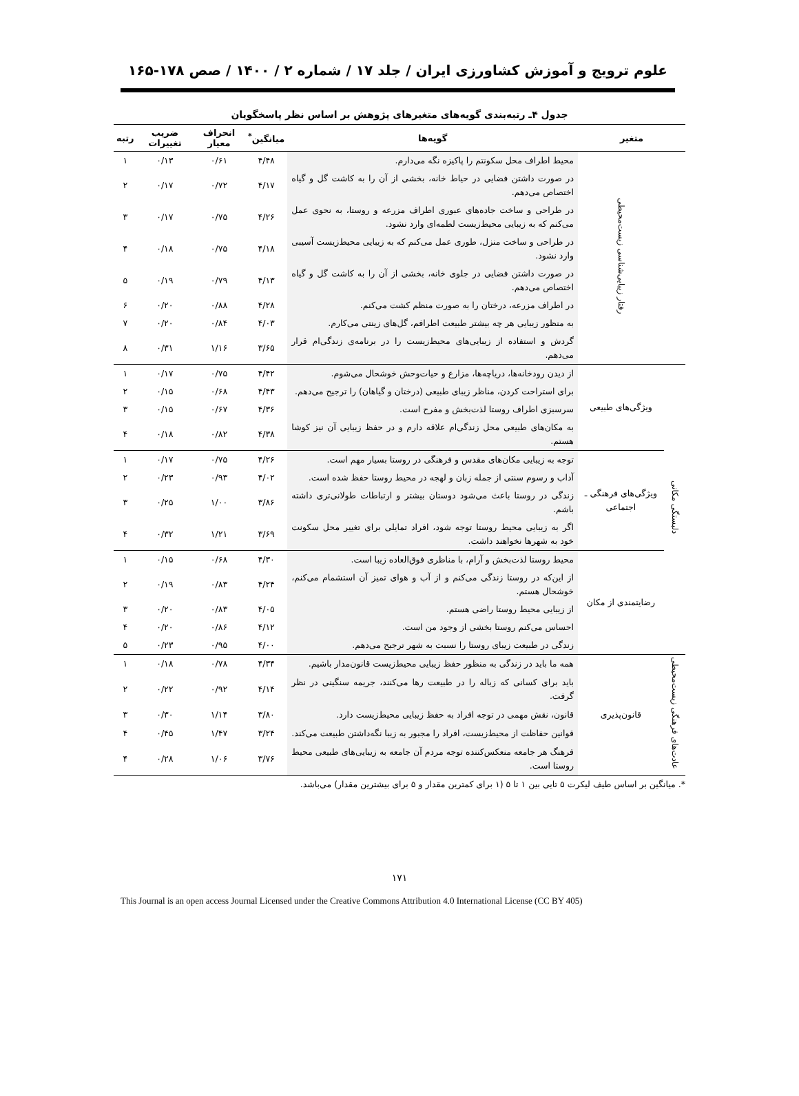علوم ترویج و آموزش کشاورزی ایران / جلد ۱۷ / شماره ۲ / ۱۴۰۰ / صص ۱۷۸-۱۶۵
جدول ۴ـ رتبه‌بندی گویه‌های متغیرهای پژوهش بر اساس نظر پاسخگویان
| متغیر | | گویه‌ها | میانگین<sup>*</sup> | انحراف معیار | ضریب تغییرات | رتبه |
| --- | --- | --- | --- | --- | --- | --- |
| | رفتار زیبایی‌شناسی زیست‌محیطی | محیط اطراف محل سکونتم را پاکیزه نگه می‌دارم. | ۴/۴۸ | ۰/۶۱ | ۰/۱۳ | ۱ |
| | | در صورت داشتن فضایی در حیاط خانه، بخشی از آن را به کاشت گل و گیاه اختصاص می‌دهم. | ۴/۱۷ | ۰/۷۲ | ۰/۱۷ | ۲ |
| | | در طراحی و ساخت جاده‌های عبوری اطراف مزرعه و روستا، به نحوی عمل می‌کنم که به زیبایی محیط‌زیست لطمه‌ای وارد نشود. | ۴/۲۶ | ۰/۷۵ | ۰/۱۷ | ۳ |
| | | در طراحی و ساخت منزل، طوری عمل می‌کنم که به زیبایی محیط‌زیست آسیبی وارد نشود. | ۴/۱۸ | ۰/۷۵ | ۰/۱۸ | ۴ |
| | | در صورت داشتن فضایی در جلوی خانه، بخشی از آن را به کاشت گل و گیاه اختصاص می‌دهم. | ۴/۱۳ | ۰/۷۹ | ۰/۱۹ | ۵ |
| | | در اطراف مزرعه، درختان را به صورت منظم کشت می‌کنم. | ۴/۲۸ | ۰/۸۸ | ۰/۲۰ | ۶ |
| | | به منظور زیبایی هر چه بیشتر طبیعت اطرافم، گل‌های زینتی می‌کارم. | ۴/۰۳ | ۰/۸۴ | ۰/۲۰ | ۷ |
| | | گردش و استفاده از زیبایی‌های محیط‌زیست را در برنامه‌ی زندگی‌ام قرار می‌دهم. | ۳/۶۵ | ۱/۱۶ | ۰/۳۱ | ۸ |
| دلبستگی مکانی | ویژگی‌های طبیعی | از دیدن رودخانه‌ها، دریاچه‌ها، مزارع و حیات‌وحش خوشحال می‌شوم. | ۴/۴۲ | ۰/۷۵ | ۰/۱۷ | ۱ |
| | | برای استراحت کردن، مناظر زیبای طبیعی (درختان و گیاهان) را ترجیح می‌دهم. | ۴/۴۳ | ۰/۶۸ | ۰/۱۵ | ۲ |
| | | سرسبزی اطراف روستا لذت‌بخش و مفرح است. | ۴/۳۶ | ۰/۶۷ | ۰/۱۵ | ۳ |
| | | به مکان‌های طبیعی محل زندگی‌ام علاقه دارم و در حفظ زیبایی آن نیز کوشا هستم. | ۴/۳۸ | ۰/۸۲ | ۰/۱۸ | ۴ |
| | ویژگی‌های فرهنگی ـ اجتماعی | توجه به زیبایی مکان‌های مقدس و فرهنگی در روستا بسیار مهم است. | ۴/۲۶ | ۰/۷۵ | ۰/۱۷ | ۱ |
| | | آداب و رسوم سنتی از جمله زبان و لهجه در محیط روستا حفظ شده است. | ۴/۰۲ | ۰/۹۳ | ۰/۲۳ | ۲ |
| | | زندگی در روستا باعث می‌شود دوستان بیشتر و ارتباطات طولانی‌تری داشته باشم. | ۳/۸۶ | ۱/۰۰ | ۰/۲۵ | ۳ |
| | | اگر به زیبایی محیط روستا توجه شود، افراد تمایلی برای تغییر محل سکونت خود به شهرها نخواهند داشت. | ۳/۶۹ | ۱/۲۱ | ۰/۳۲ | ۴ |
| | رضایتمندی از مکان | محیط روستا لذت‌بخش و آرام، با مناظری فوق‌العاده زیبا است. | ۴/۳۰ | ۰/۶۸ | ۰/۱۵ | ۱ |
| | | از این‌که در روستا زندگی می‌کنم و از آب و هوای تمیز آن استشمام می‌کنم، خوشحال هستم. | ۴/۲۴ | ۰/۸۳ | ۰/۱۹ | ۲ |
| | | از زیبایی محیط روستا راضی هستم. | ۴/۰۵ | ۰/۸۳ | ۰/۲۰ | ۳ |
| | | احساس می‌کنم روستا بخشی از وجود من است. | ۴/۱۲ | ۰/۸۶ | ۰/۲۰ | ۴ |
| | | زندگی در طبیعت زیبای روستا را نسبت به شهر ترجیح می‌دهم. | ۴/۰۰ | ۰/۹۵ | ۰/۲۳ | ۵ |
| عادت‌های فرهنگی زیست‌محیطی | قانون‌پذیری | همه ما باید در زندگی به منظور حفظ زیبایی محیط‌زیست قانون‌مدار باشیم. | ۴/۳۴ | ۰/۷۸ | ۰/۱۸ | ۱ |
| | | باید برای کسانی که زباله را در طبیعت رها می‌کنند، جریمه سنگینی در نظر گرفت. | ۴/۱۴ | ۰/۹۲ | ۰/۲۲ | ۲ |
| | | قانون، نقش مهمی در توجه افراد به حفظ زیبایی محیط‌زیست دارد. | ۳/۸۰ | ۱/۱۴ | ۰/۳۰ | ۳ |
| | | قوانین حفاظت از محیط‌زیست، افراد را مجبور به زیبا نگه‌داشتن طبیعت می‌کند. | ۳/۲۴ | ۱/۴۷ | ۰/۴۵ | ۴ |
| | | فرهنگ هر جامعه منعکس‌کننده توجه مردم آن جامعه به زیبایی‌های طبیعی محیط روستا است. | ۳/۷۶ | ۱/۰۶ | ۰/۲۸ | ۴ |
*. میانگین بر اساس طیف لیکرت ۵ تایی بین ۱ تا ۵ (۱ برای کمترین مقدار و ۵ برای بیشترین مقدار) می‌باشد.
۱۷۱
This Journal is an open access Journal Licensed under the Creative Commons Attribution 4.0 International License (CC BY 405)